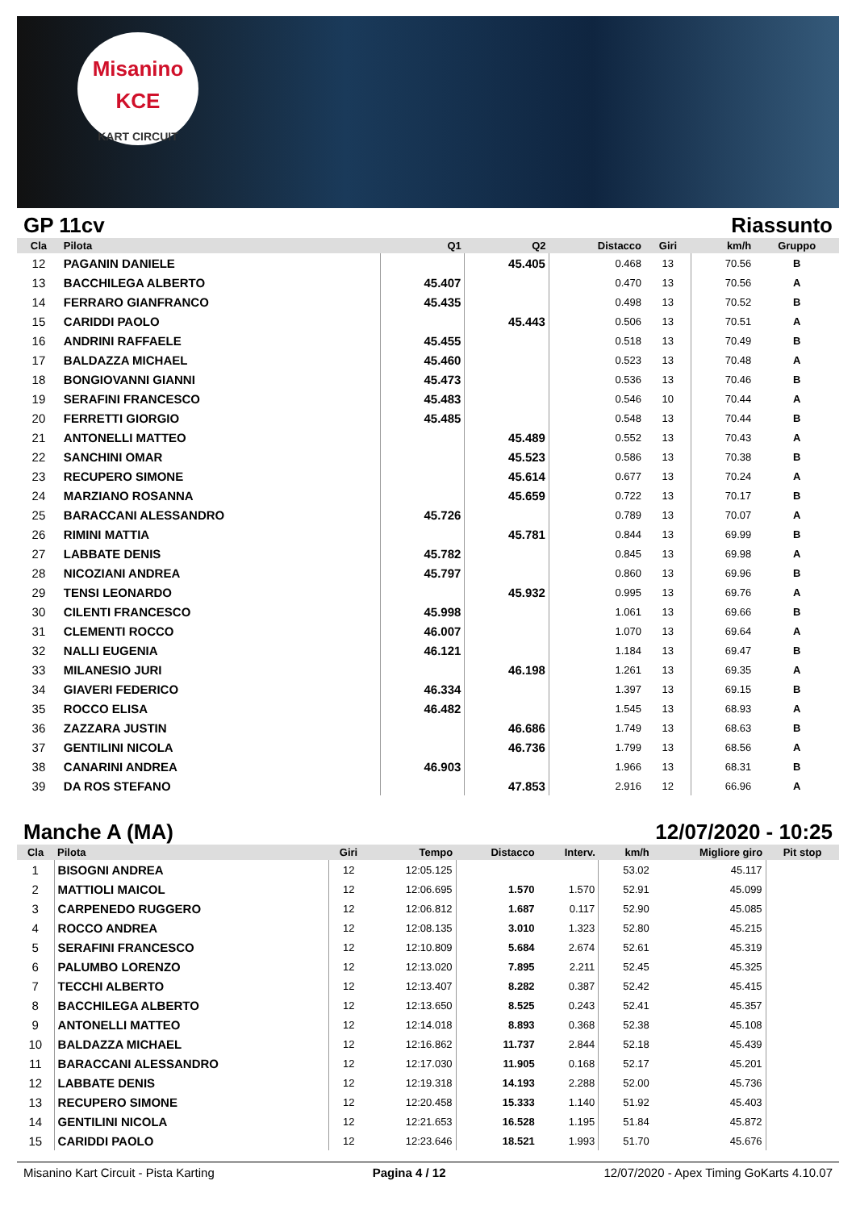Misanino
KCE
KART CIRCUIT
GP 11cv Riassunto
| Cla | Pilota | Q1 | Q2 | Distacco | Giri | km/h | Gruppo |
| --- | --- | --- | --- | --- | --- | --- | --- |
| 12 | PAGANIN DANIELE | | 45.405 | 0.468 | 13 | 70.56 | B |
| 13 | BACCHILEGA ALBERTO | 45.407 | | 0.470 | 13 | 70.56 | A |
| 14 | FERRARO GIANFRANCO | 45.435 | | 0.498 | 13 | 70.52 | B |
| 15 | CARIDDI PAOLO | | 45.443 | 0.506 | 13 | 70.51 | A |
| 16 | ANDRINI RAFFAELE | 45.455 | | 0.518 | 13 | 70.49 | B |
| 17 | BALDAZZA MICHAEL | 45.460 | | 0.523 | 13 | 70.48 | A |
| 18 | BONGIOVANNI GIANNI | 45.473 | | 0.536 | 13 | 70.46 | B |
| 19 | SERAFINI FRANCESCO | 45.483 | | 0.546 | 10 | 70.44 | A |
| 20 | FERRETTI GIORGIO | 45.485 | | 0.548 | 13 | 70.44 | B |
| 21 | ANTONELLI MATTEO | | 45.489 | 0.552 | 13 | 70.43 | A |
| 22 | SANCHINI OMAR | | 45.523 | 0.586 | 13 | 70.38 | B |
| 23 | RECUPERO SIMONE | | 45.614 | 0.677 | 13 | 70.24 | A |
| 24 | MARZIANO ROSANNA | | 45.659 | 0.722 | 13 | 70.17 | B |
| 25 | BARACCANI ALESSANDRO | 45.726 | | 0.789 | 13 | 70.07 | A |
| 26 | RIMINI MATTIA | | 45.781 | 0.844 | 13 | 69.99 | B |
| 27 | LABBATE DENIS | 45.782 | | 0.845 | 13 | 69.98 | A |
| 28 | NICOZIANI ANDREA | 45.797 | | 0.860 | 13 | 69.96 | B |
| 29 | TENSI LEONARDO | | 45.932 | 0.995 | 13 | 69.76 | A |
| 30 | CILENTI FRANCESCO | 45.998 | | 1.061 | 13 | 69.66 | B |
| 31 | CLEMENTI ROCCO | 46.007 | | 1.070 | 13 | 69.64 | A |
| 32 | NALLI EUGENIA | 46.121 | | 1.184 | 13 | 69.47 | B |
| 33 | MILANESIO JURI | | 46.198 | 1.261 | 13 | 69.35 | A |
| 34 | GIAVERI FEDERICO | 46.334 | | 1.397 | 13 | 69.15 | B |
| 35 | ROCCO ELISA | 46.482 | | 1.545 | 13 | 68.93 | A |
| 36 | ZAZZARA JUSTIN | | 46.686 | 1.749 | 13 | 68.63 | B |
| 37 | GENTILINI NICOLA | | 46.736 | 1.799 | 13 | 68.56 | A |
| 38 | CANARINI ANDREA | 46.903 | | 1.966 | 13 | 68.31 | B |
| 39 | DA ROS STEFANO | | 47.853 | 2.916 | 12 | 66.96 | A |
Manche A (MA) 12/07/2020 - 10:25
| Cla | Pilota | Giri | Tempo | Distacco | Interv. | km/h | Migliore giro | Pit stop |
| --- | --- | --- | --- | --- | --- | --- | --- | --- |
| 1 | BISOGNI ANDREA | 12 | 12:05.125 | | | 53.02 | 45.117 | |
| 2 | MATTIOLI MAICOL | 12 | 12:06.695 | 1.570 | 1.570 | 52.91 | 45.099 | |
| 3 | CARPENEDO RUGGERO | 12 | 12:06.812 | 1.687 | 0.117 | 52.90 | 45.085 | |
| 4 | ROCCO ANDREA | 12 | 12:08.135 | 3.010 | 1.323 | 52.80 | 45.215 | |
| 5 | SERAFINI FRANCESCO | 12 | 12:10.809 | 5.684 | 2.674 | 52.61 | 45.319 | |
| 6 | PALUMBO LORENZO | 12 | 12:13.020 | 7.895 | 2.211 | 52.45 | 45.325 | |
| 7 | TECCHI ALBERTO | 12 | 12:13.407 | 8.282 | 0.387 | 52.42 | 45.415 | |
| 8 | BACCHILEGA ALBERTO | 12 | 12:13.650 | 8.525 | 0.243 | 52.41 | 45.357 | |
| 9 | ANTONELLI MATTEO | 12 | 12:14.018 | 8.893 | 0.368 | 52.38 | 45.108 | |
| 10 | BALDAZZA MICHAEL | 12 | 12:16.862 | 11.737 | 2.844 | 52.18 | 45.439 | |
| 11 | BARACCANI ALESSANDRO | 12 | 12:17.030 | 11.905 | 0.168 | 52.17 | 45.201 | |
| 12 | LABBATE DENIS | 12 | 12:19.318 | 14.193 | 2.288 | 52.00 | 45.736 | |
| 13 | RECUPERO SIMONE | 12 | 12:20.458 | 15.333 | 1.140 | 51.92 | 45.403 | |
| 14 | GENTILINI NICOLA | 12 | 12:21.653 | 16.528 | 1.195 | 51.84 | 45.872 | |
| 15 | CARIDDI PAOLO | 12 | 12:23.646 | 18.521 | 1.993 | 51.70 | 45.676 | |
Misanino Kart Circuit - Pista Karting Pagina 4 / 12 12/07/2020 - Apex Timing GoKarts 4.10.07